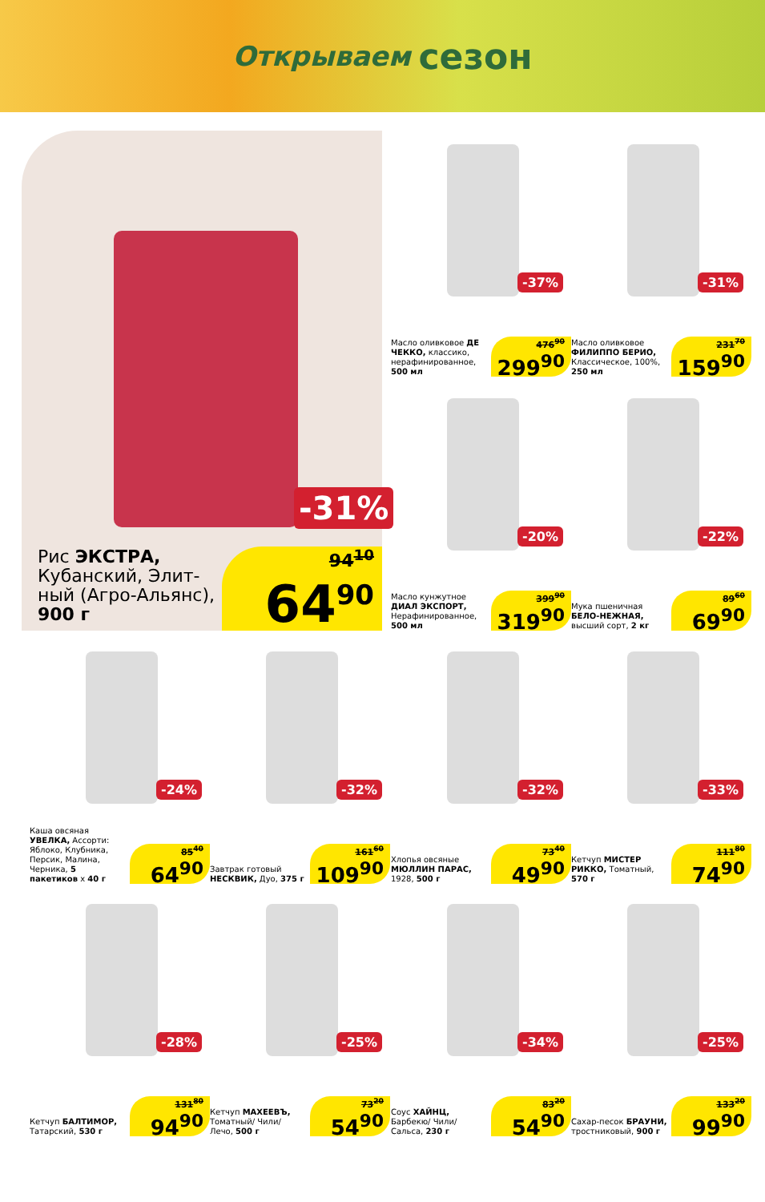Открываем сезон
-31%
Рис ЭКСТРА, Кубанский, Элит-ный (Агро-Альянс), 900 г
94<sup>10</sup>
64<sup>90</sup>
-37%
Масло оливковое ДЕ ЧЕККО, классико, нерафинированное, 500 мл
476<sup>90</sup>
299<sup>90</sup>
-31%
Масло оливковое ФИЛИППО БЕРИО, Классическое, 100%, 250 мл
231<sup>70</sup>
159<sup>90</sup>
-20%
Масло кунжутное ДИАЛ ЭКСПОРТ, Нерафинированное, 500 мл
399<sup>90</sup>
319<sup>90</sup>
-22%
Мука пшеничная БЕЛО-НЕЖНАЯ, высший сорт, 2 кг
89<sup>60</sup>
69<sup>90</sup>
-24%
Каша овсяная УВЕЛКА, Ассорти: Яблоко, Клубника, Персик, Малина, Черника, 5 пакетиков х 40 г
85<sup>40</sup>
64<sup>90</sup>
-32%
Завтрак готовый НЕСКВИК, Дуо, 375 г
161<sup>60</sup>
109<sup>90</sup>
-32%
Хлопья овсяные МЮЛЛИН ПАРАС, 1928, 500 г
73<sup>40</sup>
49<sup>90</sup>
-33%
Кетчуп МИСТЕР РИККО, Томатный, 570 г
111<sup>80</sup>
74<sup>90</sup>
-28%
Кетчуп БАЛТИМОР, Татарский, 530 г
131<sup>80</sup>
94<sup>90</sup>
-25%
Кетчуп МАХЕЕВЪ, Томатный/ Чили/ Лечо, 500 г
73<sup>20</sup>
54<sup>90</sup>
-34%
Соус ХАЙНЦ, Барбекю/ Чили/ Сальса, 230 г
83<sup>20</sup>
54<sup>90</sup>
-25%
Сахар-песок БРАУНИ, тростниковый, 900 г
133<sup>20</sup>
99<sup>90</sup>